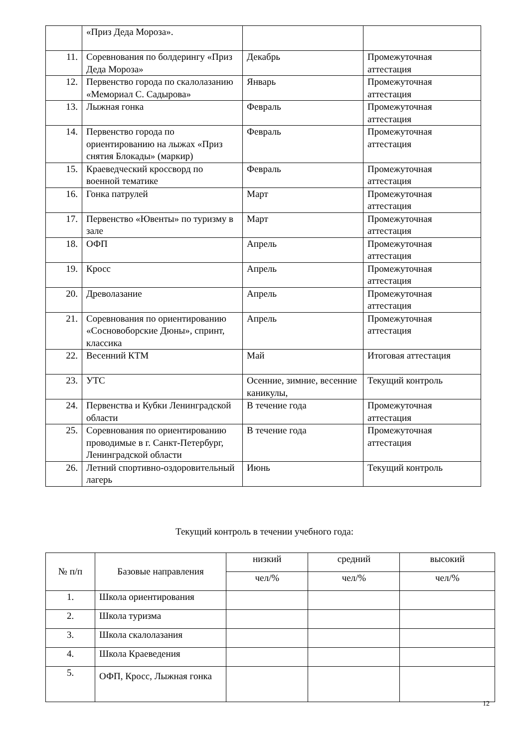| | «Приз Деда Мороза». | | |
| 11. | Соревнования по болдерингу «Приз Деда Мороза» | Декабрь | Промежуточная аттестация |
| 12. | Первенство города по скалолазанию «Мемориал С. Садырова» | Январь | Промежуточная аттестация |
| 13. | Лыжная гонка | Февраль | Промежуточная аттестация |
| 14. | Первенство города по ориентированию на лыжах «Приз снятия Блокады» (маркир) | Февраль | Промежуточная аттестация |
| 15. | Краеведческий кроссворд по военной тематике | Февраль | Промежуточная аттестация |
| 16. | Гонка патрулей | Март | Промежуточная аттестация |
| 17. | Первенство «Ювенты» по туризму в зале | Март | Промежуточная аттестация |
| 18. | ОФП | Апрель | Промежуточная аттестация |
| 19. | Кросс | Апрель | Промежуточная аттестация |
| 20. | Древолазание | Апрель | Промежуточная аттестация |
| 21. | Соревнования по ориентированию «Сосновоборские Дюны», спринт, классика | Апрель | Промежуточная аттестация |
| 22. | Весенний КТМ | Май | Итоговая аттестация |
| 23. | УТС | Осенние, зимние, весенние каникулы, | Текущий контроль |
| 24. | Первенства и Кубки Ленинградской области | В течение года | Промежуточная аттестация |
| 25. | Соревнования по ориентированию проводимые в г. Санкт-Петербург, Ленинградской области | В течение года | Промежуточная аттестация |
| 26. | Летний спортивно-оздоровительный лагерь | Июнь | Текущий контроль |
Текущий контроль в течении учебного года:
| № п/п | Базовые направления | низкий | средний | высокий |
| --- | --- | --- | --- | --- |
| | | чел/% | чел/% | чел/% |
| 1. | Школа ориентирования | | | |
| 2. | Школа туризма | | | |
| 3. | Школа скалолазания | | | |
| 4. | Школа Краеведения | | | |
| 5. | ОФП, Кросс, Лыжная гонка | | | |
12